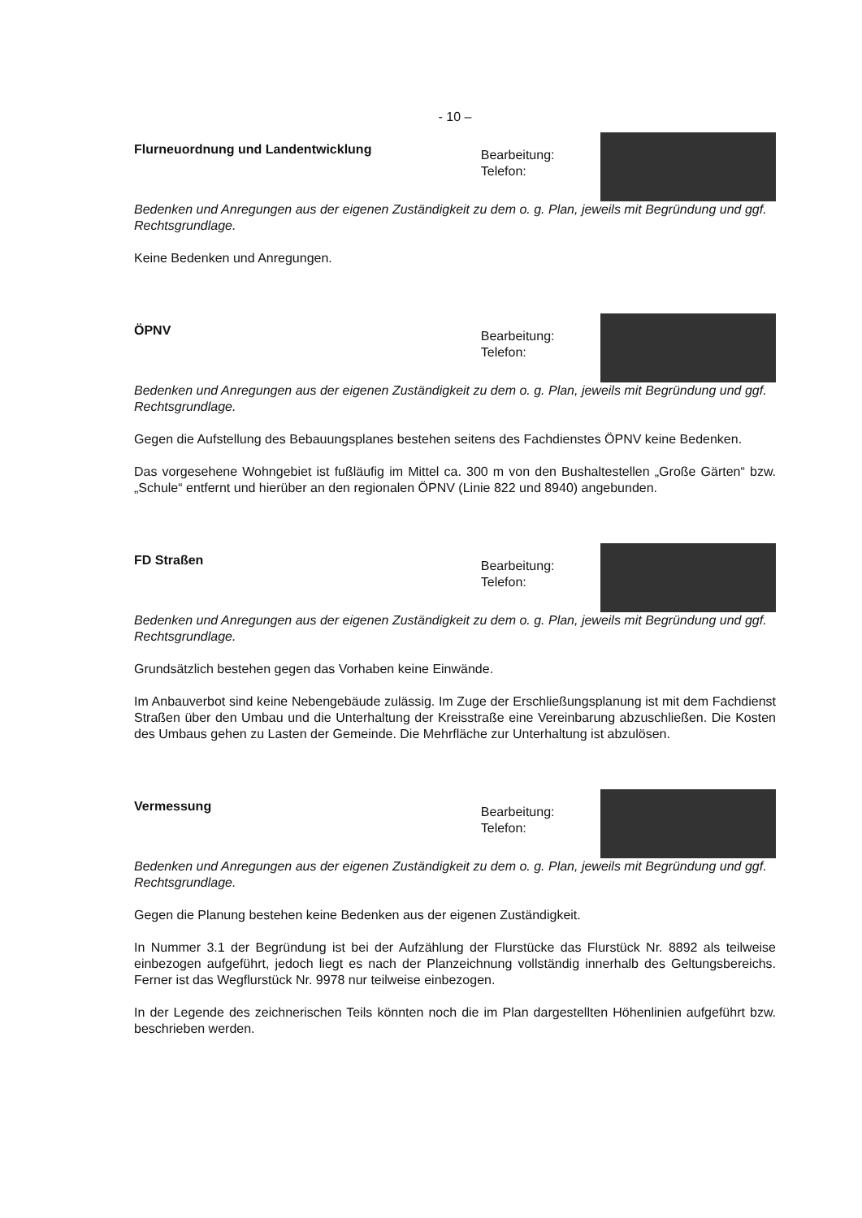- 10 –
Flurneuordnung und Landentwicklung
Bearbeitung:
Telefon:
Bedenken und Anregungen aus der eigenen Zuständigkeit zu dem o. g. Plan, jeweils mit Begründung und ggf. Rechtsgrundlage.
Keine Bedenken und Anregungen.
ÖPNV
Bearbeitung:
Telefon:
Bedenken und Anregungen aus der eigenen Zuständigkeit zu dem o. g. Plan, jeweils mit Begründung und ggf. Rechtsgrundlage.
Gegen die Aufstellung des Bebauungsplanes bestehen seitens des Fachdienstes ÖPNV keine Bedenken.
Das vorgesehene Wohngebiet ist fußläufig im Mittel ca. 300 m von den Bushaltestellen „Große Gärten“ bzw. „Schule“ entfernt und hierüber an den regionalen ÖPNV (Linie 822 und 8940) angebunden.
FD Straßen
Bearbeitung:
Telefon:
Bedenken und Anregungen aus der eigenen Zuständigkeit zu dem o. g. Plan, jeweils mit Begründung und ggf. Rechtsgrundlage.
Grundsätzlich bestehen gegen das Vorhaben keine Einwände.
Im Anbauverbot sind keine Nebengebäude zulässig. Im Zuge der Erschließungsplanung ist mit dem Fachdienst Straßen über den Umbau und die Unterhaltung der Kreisstraße eine Vereinbarung abzuschließen. Die Kosten des Umbaus gehen zu Lasten der Gemeinde. Die Mehrfläche zur Unterhaltung ist abzulösen.
Vermessung
Bearbeitung:
Telefon:
Bedenken und Anregungen aus der eigenen Zuständigkeit zu dem o. g. Plan, jeweils mit Begründung und ggf. Rechtsgrundlage.
Gegen die Planung bestehen keine Bedenken aus der eigenen Zuständigkeit.
In Nummer 3.1 der Begründung ist bei der Aufzählung der Flurstücke das Flurstück Nr. 8892 als teilweise einbezogen aufgeführt, jedoch liegt es nach der Planzeichnung vollständig innerhalb des Geltungsbereichs. Ferner ist das Wegflurstück Nr. 9978 nur teilweise einbezogen.
In der Legende des zeichnerischen Teils könnten noch die im Plan dargestellten Höhenlinien aufgeführt bzw. beschrieben werden.